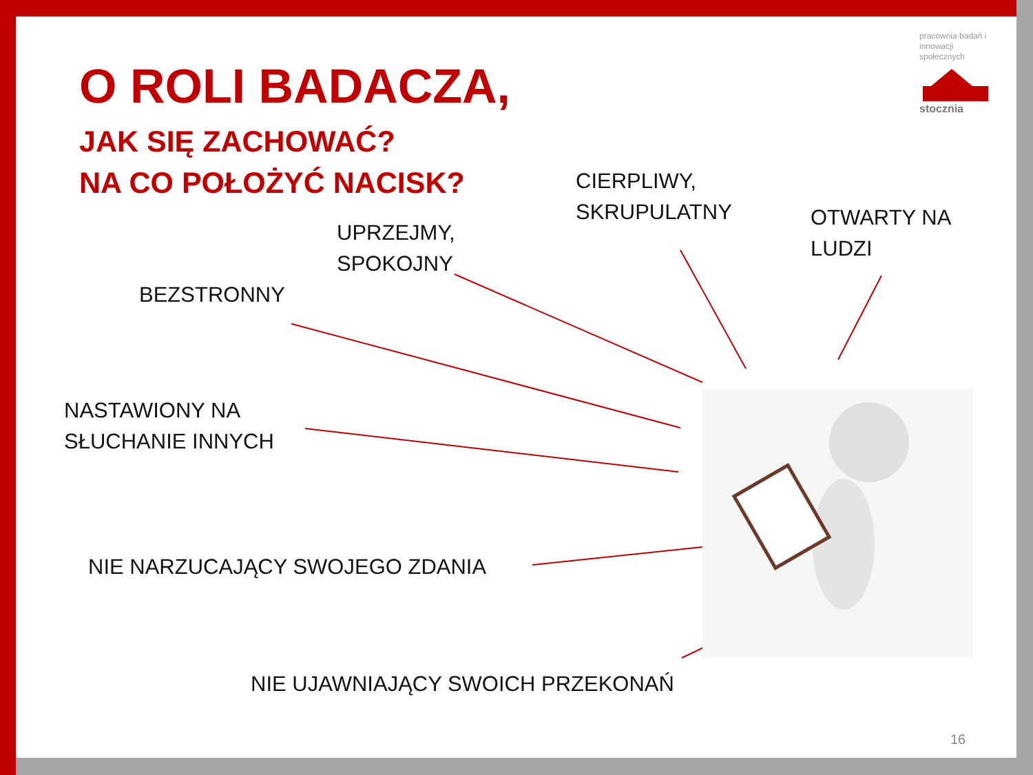pracownia badań i innowacji społecznych
stocznia
O ROLI BADACZA,
JAK SIĘ ZACHOWAĆ?
NA CO POŁOŻYĆ NACISK?
CIERPLIWY,
SKRUPULATNY
OTWARTY NA
LUDZI
UPRZEJMY,
SPOKOJNY
BEZSTRONNY
NASTAWIONY NA
SŁUCHANIE INNYCH
NIE NARZUCAJĄCY SWOJEGO ZDANIA
NIE UJAWNIAJĄCY SWOICH PRZEKONAŃ
16